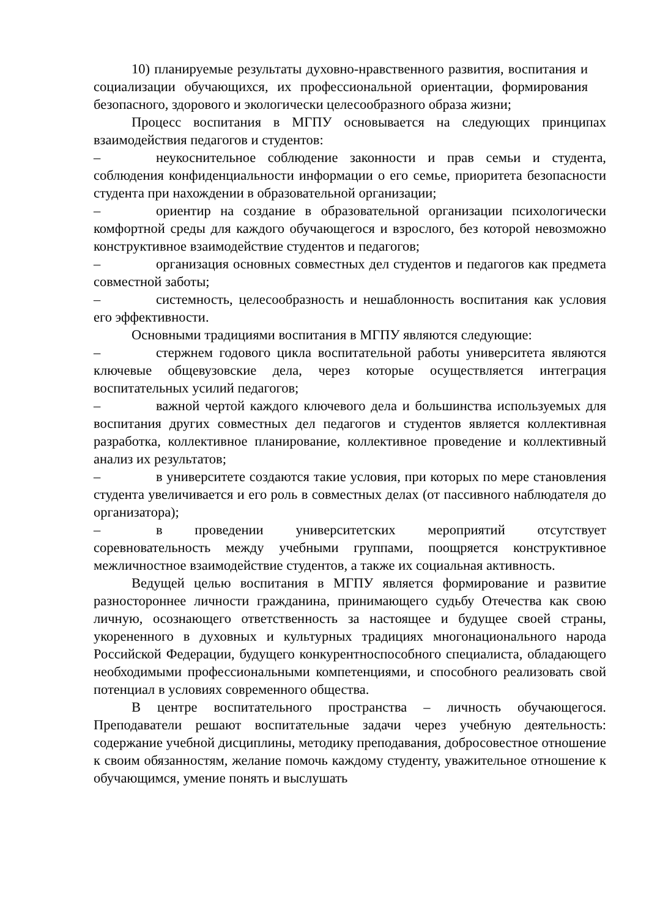10) планируемые результаты духовно-нравственного развития, воспитания и социализации обучающихся, их профессиональной ориентации, формирования безопасного, здорового и экологически целесообразного образа жизни;
Процесс воспитания в МГПУ основывается на следующих принципах взаимодействия педагогов и студентов:
– неукоснительное соблюдение законности и прав семьи и студента, соблюдения конфиденциальности информации о его семье, приоритета безопасности студента при нахождении в образовательной организации;
– ориентир на создание в образовательной организации психологически комфортной среды для каждого обучающегося и взрослого, без которой невозможно конструктивное взаимодействие студентов и педагогов;
– организация основных совместных дел студентов и педагогов как предмета совместной заботы;
– системность, целесообразность и нешаблонность воспитания как условия его эффективности.
Основными традициями воспитания в МГПУ являются следующие:
– стержнем годового цикла воспитательной работы университета являются ключевые общевузовские дела, через которые осуществляется интеграция воспитательных усилий педагогов;
– важной чертой каждого ключевого дела и большинства используемых для воспитания других совместных дел педагогов и студентов является коллективная разработка, коллективное планирование, коллективное проведение и коллективный анализ их результатов;
– в университете создаются такие условия, при которых по мере становления студента увеличивается и его роль в совместных делах (от пассивного наблюдателя до организатора);
– в проведении университетских мероприятий отсутствует соревновательность между учебными группами, поощряется конструктивное межличностное взаимодействие студентов, а также их социальная активность.
Ведущей целью воспитания в МГПУ является формирование и развитие разностороннее личности гражданина, принимающего судьбу Отечества как свою личную, осознающего ответственность за настоящее и будущее своей страны, укорененного в духовных и культурных традициях многонационального народа Российской Федерации, будущего конкурентноспособного специалиста, обладающего необходимыми профессиональными компетенциями, и способного реализовать свой потенциал в условиях современного общества.
В центре воспитательного пространства – личность обучающегося. Преподаватели решают воспитательные задачи через учебную деятельность: содержание учебной дисциплины, методику преподавания, добросовестное отношение к своим обязанностям, желание помочь каждому студенту, уважительное отношение к обучающимся, умение понять и выслушать